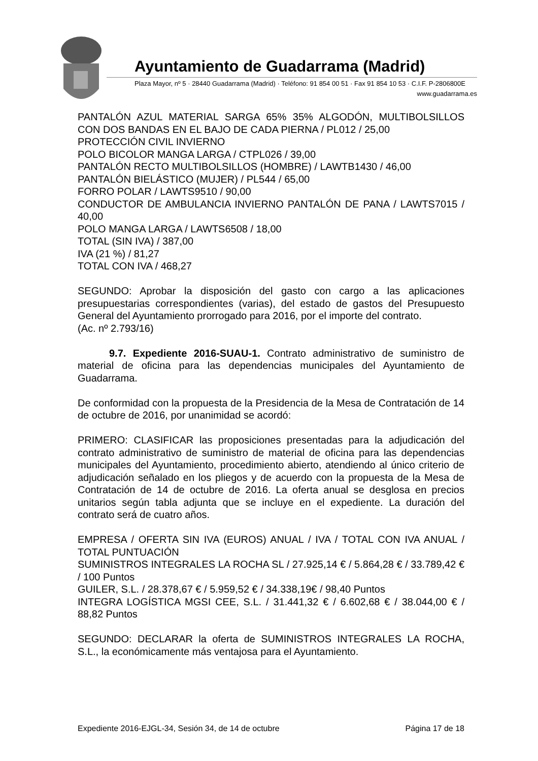Ayuntamiento de Guadarrama (Madrid)
Plaza Mayor, nº 5 · 28440 Guadarrama (Madrid) · Teléfono: 91 854 00 51 · Fax 91 854 10 53 · C.I.F. P-2806800E
www.guadarrama.es
PANTALÓN AZUL MATERIAL SARGA 65% 35% ALGODÓN, MULTIBOLSILLOS CON DOS BANDAS EN EL BAJO DE CADA PIERNA / PL012 / 25,00
PROTECCIÓN CIVIL INVIERNO
POLO BICOLOR MANGA LARGA / CTPL026 / 39,00
PANTALÓN RECTO MULTIBOLSILLOS (HOMBRE) / LAWTB1430 / 46,00
PANTALÓN BIELÁSTICO (MUJER) / PL544 / 65,00
FORRO POLAR / LAWTS9510 / 90,00
CONDUCTOR DE AMBULANCIA INVIERNO PANTALÓN DE PANA / LAWTS7015 / 40,00
POLO MANGA LARGA / LAWTS6508 / 18,00
TOTAL (SIN IVA) / 387,00
IVA (21 %) / 81,27
TOTAL CON IVA / 468,27
SEGUNDO: Aprobar la disposición del gasto con cargo a las aplicaciones presupuestarias correspondientes (varias), del estado de gastos del Presupuesto General del Ayuntamiento prorrogado para 2016, por el importe del contrato.
(Ac. nº 2.793/16)
9.7. Expediente 2016-SUAU-1. Contrato administrativo de suministro de material de oficina para las dependencias municipales del Ayuntamiento de Guadarrama.
De conformidad con la propuesta de la Presidencia de la Mesa de Contratación de 14 de octubre de 2016, por unanimidad se acordó:
PRIMERO: CLASIFICAR las proposiciones presentadas para la adjudicación del contrato administrativo de suministro de material de oficina para las dependencias municipales del Ayuntamiento, procedimiento abierto, atendiendo al único criterio de adjudicación señalado en los pliegos y de acuerdo con la propuesta de la Mesa de Contratación de 14 de octubre de 2016. La oferta anual se desglosa en precios unitarios según tabla adjunta que se incluye en el expediente. La duración del contrato será de cuatro años.
EMPRESA / OFERTA SIN IVA (EUROS) ANUAL / IVA / TOTAL CON IVA ANUAL / TOTAL PUNTUACIÓN
SUMINISTROS INTEGRALES LA ROCHA SL / 27.925,14 € / 5.864,28 € / 33.789,42 € / 100 Puntos
GUILER, S.L. / 28.378,67 € / 5.959,52 € / 34.338,19€ / 98,40 Puntos
INTEGRA LOGÍSTICA MGSI CEE, S.L. / 31.441,32 € / 6.602,68 € / 38.044,00 € / 88,82 Puntos
SEGUNDO: DECLARAR la oferta de SUMINISTROS INTEGRALES LA ROCHA, S.L., la económicamente más ventajosa para el Ayuntamiento.
Expediente 2016-EJGL-34, Sesión 34, de 14 de octubre Página 17 de 18